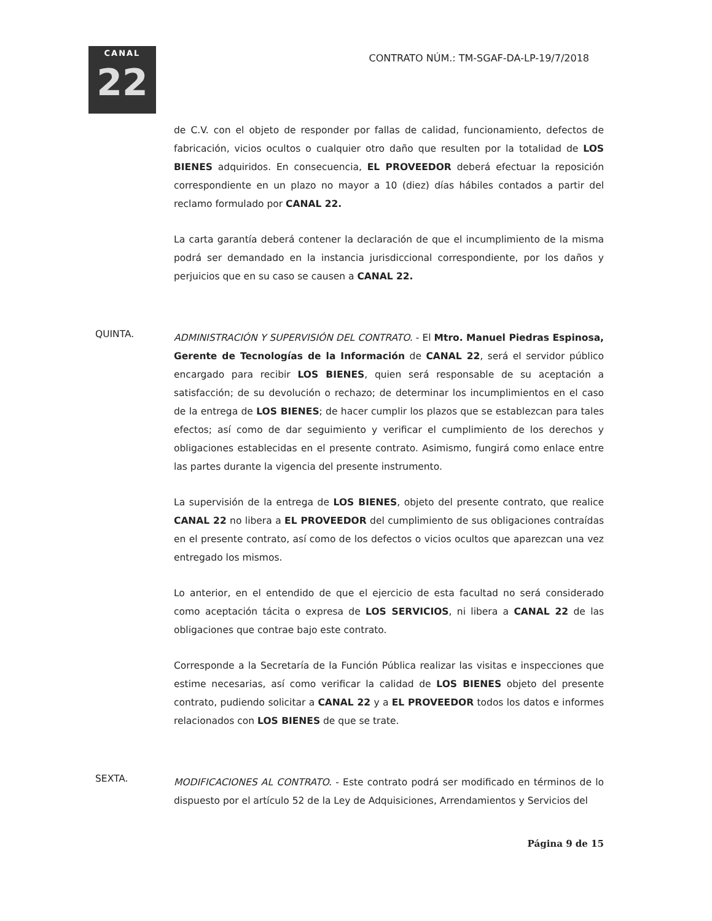CANAL
22
CONTRATO NÚM.: TM-SGAF-DA-LP-19/7/2018
de C.V. con el objeto de responder por fallas de calidad, funcionamiento, defectos de fabricación, vicios ocultos o cualquier otro daño que resulten por la totalidad de LOS BIENES adquiridos. En consecuencia, EL PROVEEDOR deberá efectuar la reposición correspondiente en un plazo no mayor a 10 (diez) días hábiles contados a partir del reclamo formulado por CANAL 22.
La carta garantía deberá contener la declaración de que el incumplimiento de la misma podrá ser demandado en la instancia jurisdiccional correspondiente, por los daños y perjuicios que en su caso se causen a CANAL 22.
QUINTA.
ADMINISTRACIÓN Y SUPERVISIÓN DEL CONTRATO. - El Mtro. Manuel Piedras Espinosa, Gerente de Tecnologías de la Información de CANAL 22, será el servidor público encargado para recibir LOS BIENES, quien será responsable de su aceptación a satisfacción; de su devolución o rechazo; de determinar los incumplimientos en el caso de la entrega de LOS BIENES; de hacer cumplir los plazos que se establezcan para tales efectos; así como de dar seguimiento y verificar el cumplimiento de los derechos y obligaciones establecidas en el presente contrato. Asimismo, fungirá como enlace entre las partes durante la vigencia del presente instrumento.
La supervisión de la entrega de LOS BIENES, objeto del presente contrato, que realice CANAL 22 no libera a EL PROVEEDOR del cumplimiento de sus obligaciones contraídas en el presente contrato, así como de los defectos o vicios ocultos que aparezcan una vez entregado los mismos.
Lo anterior, en el entendido de que el ejercicio de esta facultad no será considerado como aceptación tácita o expresa de LOS SERVICIOS, ni libera a CANAL 22 de las obligaciones que contrae bajo este contrato.
Corresponde a la Secretaría de la Función Pública realizar las visitas e inspecciones que estime necesarias, así como verificar la calidad de LOS BIENES objeto del presente contrato, pudiendo solicitar a CANAL 22 y a EL PROVEEDOR todos los datos e informes relacionados con LOS BIENES de que se trate.
SEXTA.
MODIFICACIONES AL CONTRATO. - Este contrato podrá ser modificado en términos de lo dispuesto por el artículo 52 de la Ley de Adquisiciones, Arrendamientos y Servicios del
Página 9 de 15